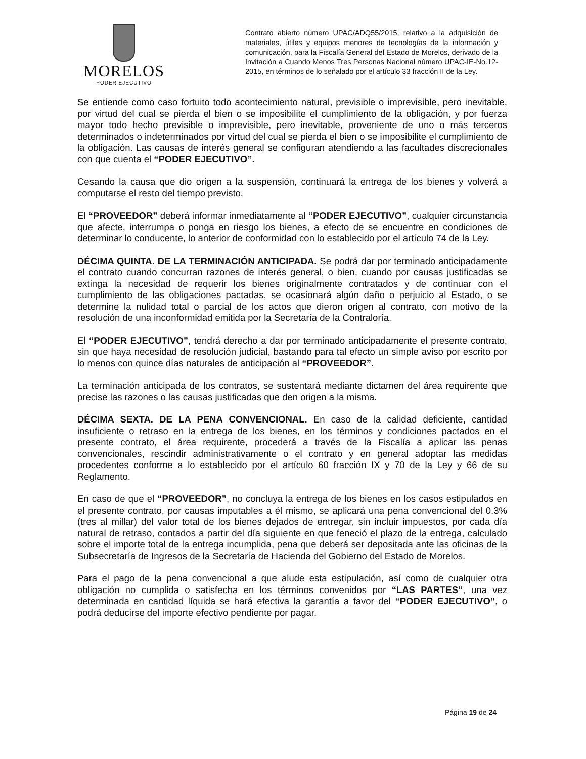MORELOS
PODER EJECUTIVO
Contrato abierto número UPAC/ADQ55/2015, relativo a la adquisición de materiales, útiles y equipos menores de tecnologías de la información y comunicación, para la Fiscalía General del Estado de Morelos, derivado de la Invitación a Cuando Menos Tres Personas Nacional número UPAC-IE-No.12-2015, en términos de lo señalado por el artículo 33 fracción II de la Ley.
Se entiende como caso fortuito todo acontecimiento natural, previsible o imprevisible, pero inevitable, por virtud del cual se pierda el bien o se imposibilite el cumplimiento de la obligación, y por fuerza mayor todo hecho previsible o imprevisible, pero inevitable, proveniente de uno o más terceros determinados o indeterminados por virtud del cual se pierda el bien o se imposibilite el cumplimiento de la obligación. Las causas de interés general se configuran atendiendo a las facultades discrecionales con que cuenta el “PODER EJECUTIVO”.
Cesando la causa que dio origen a la suspensión, continuará la entrega de los bienes y volverá a computarse el resto del tiempo previsto.
El “PROVEEDOR” deberá informar inmediatamente al “PODER EJECUTIVO”, cualquier circunstancia que afecte, interrumpa o ponga en riesgo los bienes, a efecto de se encuentre en condiciones de determinar lo conducente, lo anterior de conformidad con lo establecido por el artículo 74 de la Ley.
DÉCIMA QUINTA. DE LA TERMINACIÓN ANTICIPADA. Se podrá dar por terminado anticipadamente el contrato cuando concurran razones de interés general, o bien, cuando por causas justificadas se extinga la necesidad de requerir los bienes originalmente contratados y de continuar con el cumplimiento de las obligaciones pactadas, se ocasionará algún daño o perjuicio al Estado, o se determine la nulidad total o parcial de los actos que dieron origen al contrato, con motivo de la resolución de una inconformidad emitida por la Secretaría de la Contraloría.
El “PODER EJECUTIVO”, tendrá derecho a dar por terminado anticipadamente el presente contrato, sin que haya necesidad de resolución judicial, bastando para tal efecto un simple aviso por escrito por lo menos con quince días naturales de anticipación al “PROVEEDOR”.
La terminación anticipada de los contratos, se sustentará mediante dictamen del área requirente que precise las razones o las causas justificadas que den origen a la misma.
DÉCIMA SEXTA. DE LA PENA CONVENCIONAL. En caso de la calidad deficiente, cantidad insuficiente o retraso en la entrega de los bienes, en los términos y condiciones pactados en el presente contrato, el área requirente, procederá a través de la Fiscalía a aplicar las penas convencionales, rescindir administrativamente o el contrato y en general adoptar las medidas procedentes conforme a lo establecido por el artículo 60 fracción IX y 70 de la Ley y 66 de su Reglamento.
En caso de que el “PROVEEDOR”, no concluya la entrega de los bienes en los casos estipulados en el presente contrato, por causas imputables a él mismo, se aplicará una pena convencional del 0.3% (tres al millar) del valor total de los bienes dejados de entregar, sin incluir impuestos, por cada día natural de retraso, contados a partir del día siguiente en que feneció el plazo de la entrega, calculado sobre el importe total de la entrega incumplida, pena que deberá ser depositada ante las oficinas de la Subsecretaría de Ingresos de la Secretaría de Hacienda del Gobierno del Estado de Morelos.
Para el pago de la pena convencional a que alude esta estipulación, así como de cualquier otra obligación no cumplida o satisfecha en los términos convenidos por “LAS PARTES”, una vez determinada en cantidad líquida se hará efectiva la garantía a favor del “PODER EJECUTIVO”, o podrá deducirse del importe efectivo pendiente por pagar.
Página 19 de 24